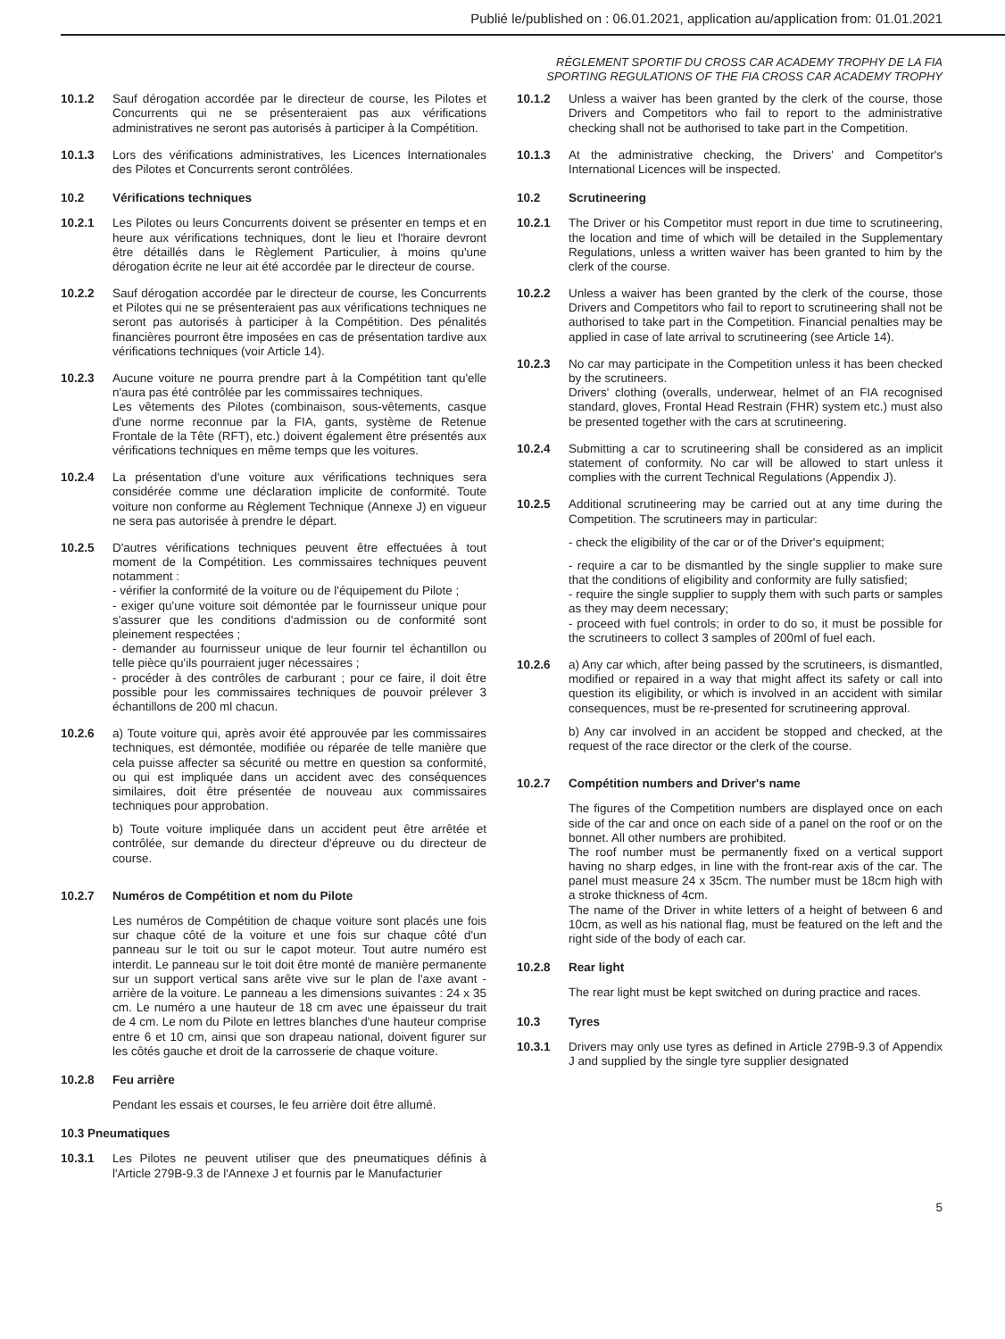Publié le/published on : 06.01.2021, application au/application from: 01.01.2021
RÈGLEMENT SPORTIF DU CROSS CAR ACADEMY TROPHY DE LA FIA
SPORTING REGULATIONS OF THE FIA CROSS CAR ACADEMY TROPHY
10.1.2 Sauf dérogation accordée par le directeur de course, les Pilotes et Concurrents qui ne se présenteraient pas aux vérifications administratives ne seront pas autorisés à participer à la Compétition.
10.1.3 Lors des vérifications administratives, les Licences Internationales des Pilotes et Concurrents seront contrôlées.
10.2 Vérifications techniques
10.2.1 Les Pilotes ou leurs Concurrents doivent se présenter en temps et en heure aux vérifications techniques, dont le lieu et l'horaire devront être détaillés dans le Règlement Particulier, à moins qu'une dérogation écrite ne leur ait été accordée par le directeur de course.
10.2.2 Sauf dérogation accordée par le directeur de course, les Concurrents et Pilotes qui ne se présenteraient pas aux vérifications techniques ne seront pas autorisés à participer à la Compétition. Des pénalités financières pourront être imposées en cas de présentation tardive aux vérifications techniques (voir Article 14).
10.2.3 Aucune voiture ne pourra prendre part à la Compétition tant qu'elle n'aura pas été contrôlée par les commissaires techniques.
Les vêtements des Pilotes (combinaison, sous-vêtements, casque d'une norme reconnue par la FIA, gants, système de Retenue Frontale de la Tête (RFT), etc.) doivent également être présentés aux vérifications techniques en même temps que les voitures.
10.2.4 La présentation d'une voiture aux vérifications techniques sera considérée comme une déclaration implicite de conformité. Toute voiture non conforme au Règlement Technique (Annexe J) en vigueur ne sera pas autorisée à prendre le départ.
10.2.5 D'autres vérifications techniques peuvent être effectuées à tout moment de la Compétition. Les commissaires techniques peuvent notamment :
- vérifier la conformité de la voiture ou de l'équipement du Pilote ;
- exiger qu'une voiture soit démontée par le fournisseur unique pour s'assurer que les conditions d'admission ou de conformité sont pleinement respectées ;
- demander au fournisseur unique de leur fournir tel échantillon ou telle pièce qu'ils pourraient juger nécessaires ;
- procéder à des contrôles de carburant ; pour ce faire, il doit être possible pour les commissaires techniques de pouvoir prélever 3 échantillons de 200 ml chacun.
10.2.6 a) Toute voiture qui, après avoir été approuvée par les commissaires techniques, est démontée, modifiée ou réparée de telle manière que cela puisse affecter sa sécurité ou mettre en question sa conformité, ou qui est impliquée dans un accident avec des conséquences similaires, doit être présentée de nouveau aux commissaires techniques pour approbation.
b) Toute voiture impliquée dans un accident peut être arrêtée et contrôlée, sur demande du directeur d'épreuve ou du directeur de course.
10.2.7 Numéros de Compétition et nom du Pilote
Les numéros de Compétition de chaque voiture sont placés une fois sur chaque côté de la voiture et une fois sur chaque côté d'un panneau sur le toit ou sur le capot moteur. Tout autre numéro est interdit. Le panneau sur le toit doit être monté de manière permanente sur un support vertical sans arête vive sur le plan de l'axe avant - arrière de la voiture. Le panneau a les dimensions suivantes : 24 x 35 cm. Le numéro a une hauteur de 18 cm avec une épaisseur du trait de 4 cm. Le nom du Pilote en lettres blanches d'une hauteur comprise entre 6 et 10 cm, ainsi que son drapeau national, doivent figurer sur les côtés gauche et droit de la carrosserie de chaque voiture.
10.2.8 Feu arrière
Pendant les essais et courses, le feu arrière doit être allumé.
10.3 Pneumatiques
10.3.1 Les Pilotes ne peuvent utiliser que des pneumatiques définis à l'Article 279B-9.3 de l'Annexe J et fournis par le Manufacturier
10.1.2 Unless a waiver has been granted by the clerk of the course, those Drivers and Competitors who fail to report to the administrative checking shall not be authorised to take part in the Competition.
10.1.3 At the administrative checking, the Drivers' and Competitor's International Licences will be inspected.
10.2 Scrutineering
10.2.1 The Driver or his Competitor must report in due time to scrutineering, the location and time of which will be detailed in the Supplementary Regulations, unless a written waiver has been granted to him by the clerk of the course.
10.2.2 Unless a waiver has been granted by the clerk of the course, those Drivers and Competitors who fail to report to scrutineering shall not be authorised to take part in the Competition. Financial penalties may be applied in case of late arrival to scrutineering (see Article 14).
10.2.3 No car may participate in the Competition unless it has been checked by the scrutineers.
Drivers' clothing (overalls, underwear, helmet of an FIA recognised standard, gloves, Frontal Head Restrain (FHR) system etc.) must also be presented together with the cars at scrutineering.
10.2.4 Submitting a car to scrutineering shall be considered as an implicit statement of conformity. No car will be allowed to start unless it complies with the current Technical Regulations (Appendix J).
10.2.5 Additional scrutineering may be carried out at any time during the Competition. The scrutineers may in particular:
- check the eligibility of the car or of the Driver's equipment;
- require a car to be dismantled by the single supplier to make sure that the conditions of eligibility and conformity are fully satisfied;
- require the single supplier to supply them with such parts or samples as they may deem necessary;
- proceed with fuel controls; in order to do so, it must be possible for the scrutineers to collect 3 samples of 200ml of fuel each.
10.2.6 a) Any car which, after being passed by the scrutineers, is dismantled, modified or repaired in a way that might affect its safety or call into question its eligibility, or which is involved in an accident with similar consequences, must be re-presented for scrutineering approval.
b) Any car involved in an accident be stopped and checked, at the request of the race director or the clerk of the course.
10.2.7 Compétition numbers and Driver's name
The figures of the Competition numbers are displayed once on each side of the car and once on each side of a panel on the roof or on the bonnet. All other numbers are prohibited.
The roof number must be permanently fixed on a vertical support having no sharp edges, in line with the front-rear axis of the car. The panel must measure 24 x 35cm. The number must be 18cm high with a stroke thickness of 4cm.
The name of the Driver in white letters of a height of between 6 and 10cm, as well as his national flag, must be featured on the left and the right side of the body of each car.
10.2.8 Rear light
The rear light must be kept switched on during practice and races.
10.3 Tyres
10.3.1 Drivers may only use tyres as defined in Article 279B-9.3 of Appendix J and supplied by the single tyre supplier designated
5